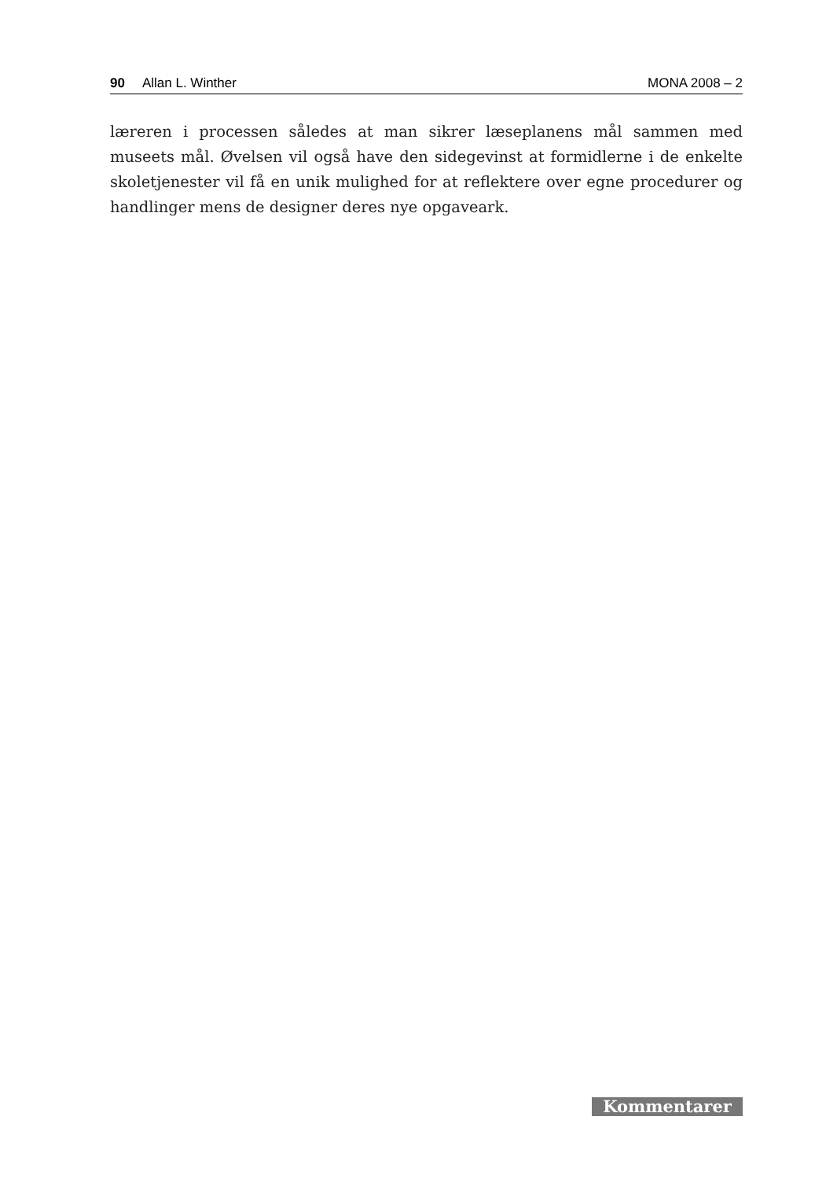90 Allan L. Winther MONA 2008 – 2
læreren i processen således at man sikrer læseplanens mål sammen med museets mål. Øvelsen vil også have den sidegevinst at formidlerne i de enkelte skoletjenester vil få en unik mulighed for at reflektere over egne procedurer og handlinger mens de designer deres nye opgaveark.
Kommentarer